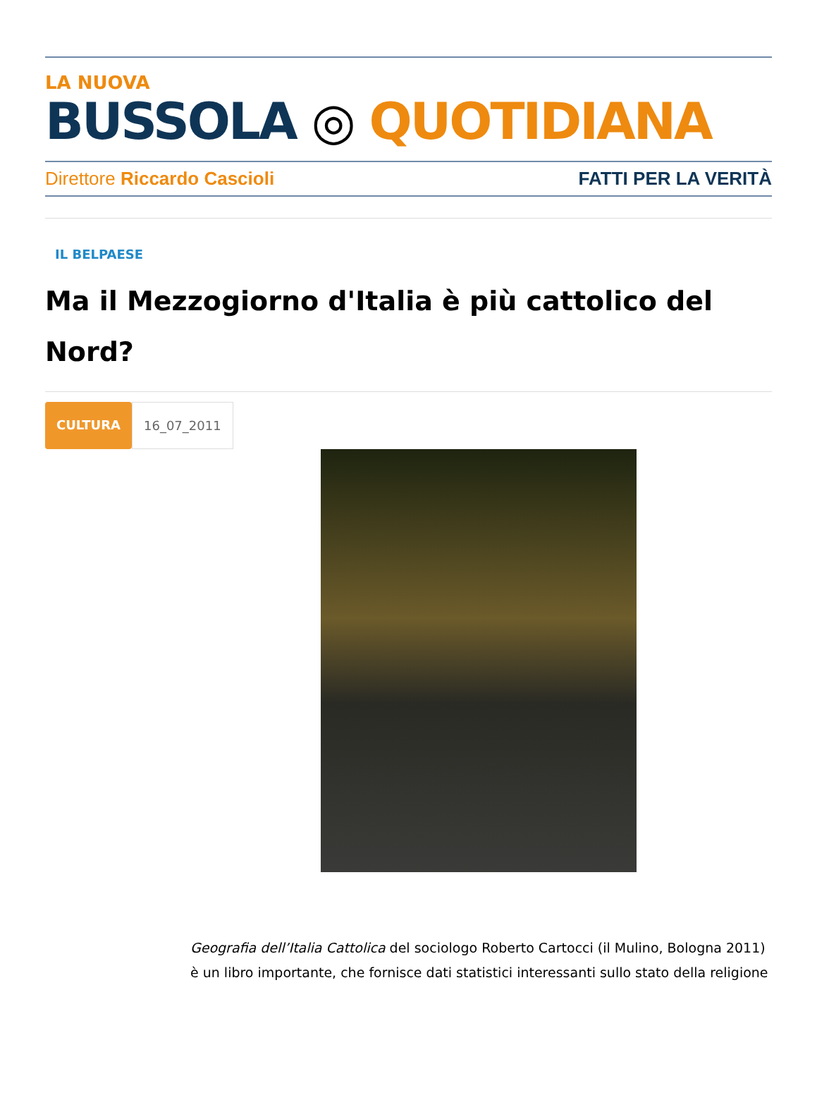LA NUOVA
BUSSOLA ◎ QUOTIDIANA
Direttore Riccardo Cascioli FATTI PER LA VERITÀ
IL BELPAESE
Ma il Mezzogiorno d'Italia è più cattolico del Nord?
CULTURA 16_07_2011
Geografia dell’Italia Cattolica del sociologo Roberto Cartocci (il Mulino, Bologna 2011) è un libro importante, che fornisce dati statistici interessanti sullo stato della religione